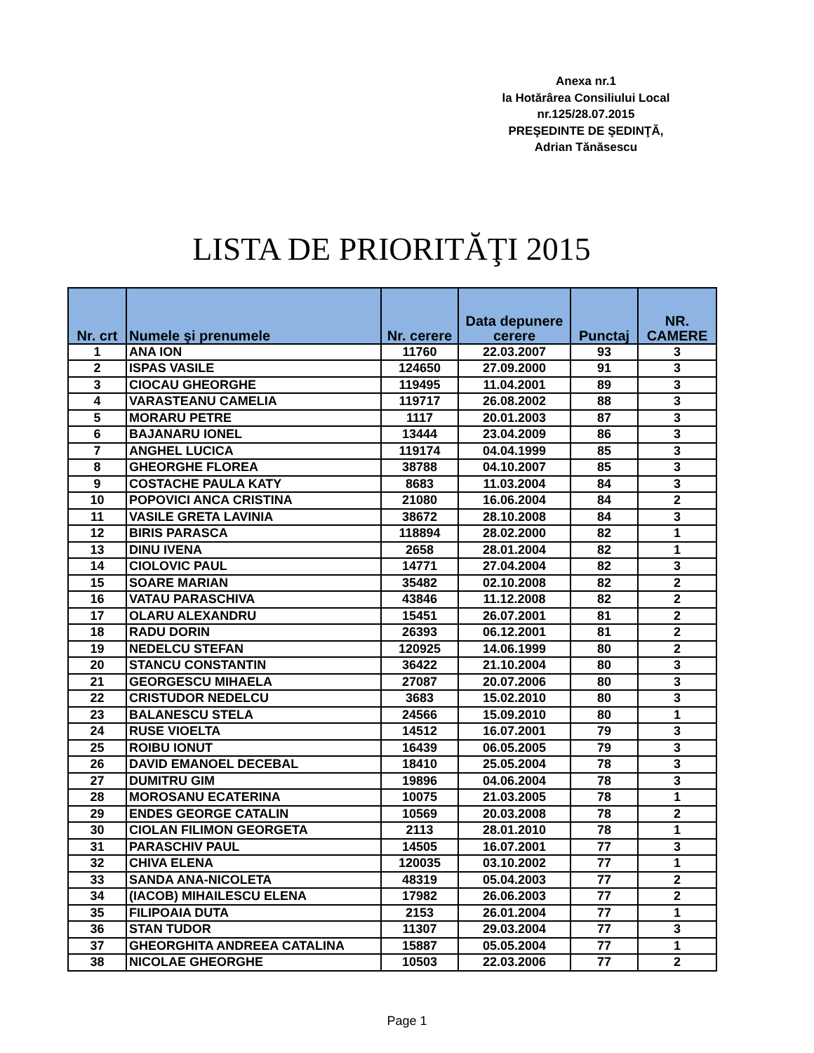Anexa nr.1
la Hotărârea Consiliului Local
nr.125/28.07.2015
PREŞEDINTE DE ŞEDINŢĂ,
Adrian Tănăsescu
LISTA DE PRIORITĂŢI 2015
| Nr. crt | Numele şi prenumele | Nr. cerere | Data depunere cerere | Punctaj | NR. CAMERE |
| --- | --- | --- | --- | --- | --- |
| 1 | ANA ION | 11760 | 22.03.2007 | 93 | 3 |
| 2 | ISPAS VASILE | 124650 | 27.09.2000 | 91 | 3 |
| 3 | CIOCAU GHEORGHE | 119495 | 11.04.2001 | 89 | 3 |
| 4 | VARASTEANU CAMELIA | 119717 | 26.08.2002 | 88 | 3 |
| 5 | MORARU PETRE | 1117 | 20.01.2003 | 87 | 3 |
| 6 | BAJANARU IONEL | 13444 | 23.04.2009 | 86 | 3 |
| 7 | ANGHEL LUCICA | 119174 | 04.04.1999 | 85 | 3 |
| 8 | GHEORGHE FLOREA | 38788 | 04.10.2007 | 85 | 3 |
| 9 | COSTACHE PAULA KATY | 8683 | 11.03.2004 | 84 | 3 |
| 10 | POPOVICI ANCA CRISTINA | 21080 | 16.06.2004 | 84 | 2 |
| 11 | VASILE GRETA LAVINIA | 38672 | 28.10.2008 | 84 | 3 |
| 12 | BIRIS PARASCA | 118894 | 28.02.2000 | 82 | 1 |
| 13 | DINU IVENA | 2658 | 28.01.2004 | 82 | 1 |
| 14 | CIOLOVIC PAUL | 14771 | 27.04.2004 | 82 | 3 |
| 15 | SOARE MARIAN | 35482 | 02.10.2008 | 82 | 2 |
| 16 | VATAU PARASCHIVA | 43846 | 11.12.2008 | 82 | 2 |
| 17 | OLARU ALEXANDRU | 15451 | 26.07.2001 | 81 | 2 |
| 18 | RADU DORIN | 26393 | 06.12.2001 | 81 | 2 |
| 19 | NEDELCU STEFAN | 120925 | 14.06.1999 | 80 | 2 |
| 20 | STANCU CONSTANTIN | 36422 | 21.10.2004 | 80 | 3 |
| 21 | GEORGESCU MIHAELA | 27087 | 20.07.2006 | 80 | 3 |
| 22 | CRISTUDOR NEDELCU | 3683 | 15.02.2010 | 80 | 3 |
| 23 | BALANESCU STELA | 24566 | 15.09.2010 | 80 | 1 |
| 24 | RUSE VIOELTA | 14512 | 16.07.2001 | 79 | 3 |
| 25 | ROIBU IONUT | 16439 | 06.05.2005 | 79 | 3 |
| 26 | DAVID EMANOEL DECEBAL | 18410 | 25.05.2004 | 78 | 3 |
| 27 | DUMITRU GIM | 19896 | 04.06.2004 | 78 | 3 |
| 28 | MOROSANU ECATERINA | 10075 | 21.03.2005 | 78 | 1 |
| 29 | ENDES GEORGE CATALIN | 10569 | 20.03.2008 | 78 | 2 |
| 30 | CIOLAN FILIMON GEORGETA | 2113 | 28.01.2010 | 78 | 1 |
| 31 | PARASCHIV PAUL | 14505 | 16.07.2001 | 77 | 3 |
| 32 | CHIVA ELENA | 120035 | 03.10.2002 | 77 | 1 |
| 33 | SANDA ANA-NICOLETA | 48319 | 05.04.2003 | 77 | 2 |
| 34 | (IACOB) MIHAILESCU ELENA | 17982 | 26.06.2003 | 77 | 2 |
| 35 | FILIPOAIA DUTA | 2153 | 26.01.2004 | 77 | 1 |
| 36 | STAN TUDOR | 11307 | 29.03.2004 | 77 | 3 |
| 37 | GHEORGHITA ANDREEA CATALINA | 15887 | 05.05.2004 | 77 | 1 |
| 38 | NICOLAE GHEORGHE | 10503 | 22.03.2006 | 77 | 2 |
Page 1